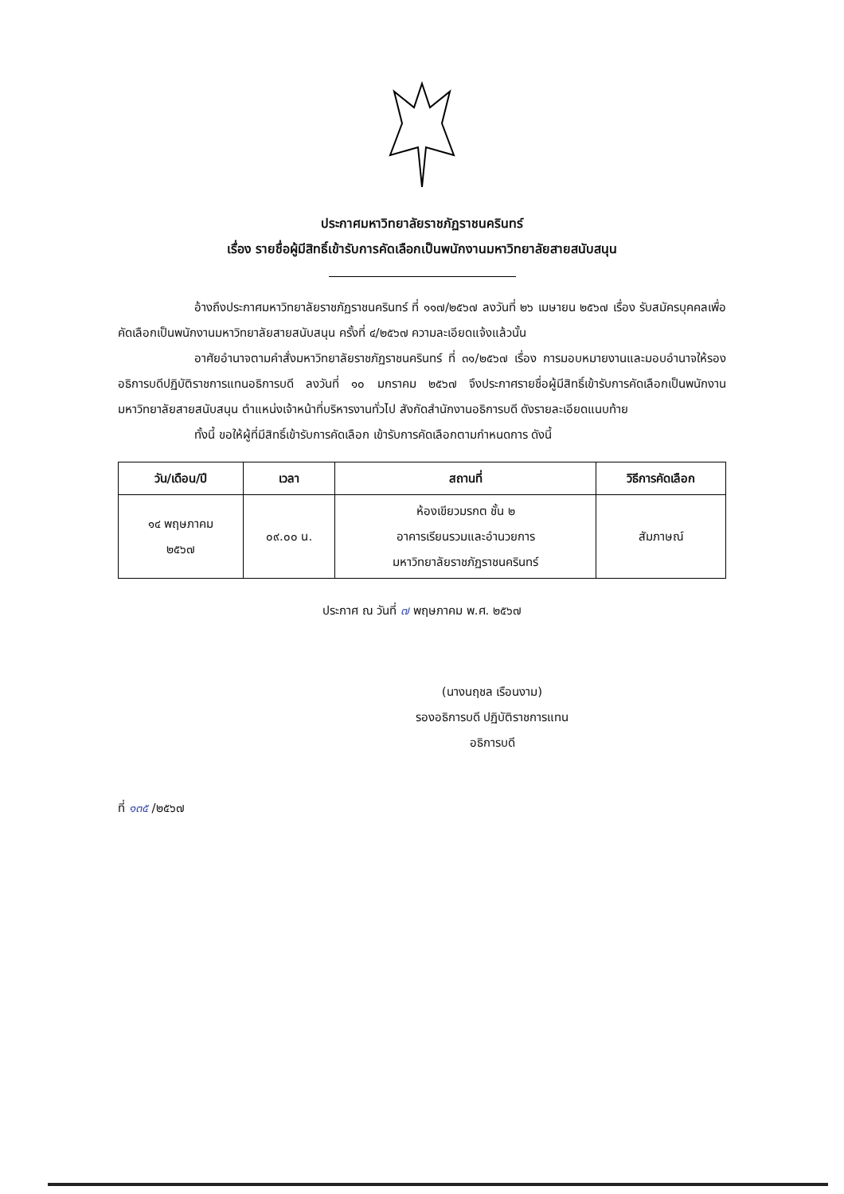ประกาศมหาวิทยาลัยราชภัฏราชนครินทร์
เรื่อง รายชื่อผู้มีสิทธิ์เข้ารับการคัดเลือกเป็นพนักงานมหาวิทยาลัยสายสนับสนุน
อ้างถึงประกาศมหาวิทยาลัยราชภัฏราชนครินทร์ ที่ ๑๑๗/๒๕๖๗ ลงวันที่ ๒๖ เมษายน ๒๕๖๗ เรื่อง รับสมัครบุคคลเพื่อคัดเลือกเป็นพนักงานมหาวิทยาลัยสายสนับสนุน ครั้งที่ ๔/๒๕๖๗ ความละเอียดแจ้งแล้วนั้น
อาศัยอำนาจตามคำสั่งมหาวิทยาลัยราชภัฏราชนครินทร์ ที่ ๓๑/๒๕๖๗ เรื่อง การมอบหมายงานและมอบอำนาจให้รองอธิการบดีปฏิบัติราชการแทนอธิการบดี ลงวันที่ ๑๐ มกราคม ๒๕๖๗ จึงประกาศรายชื่อผู้มีสิทธิ์เข้ารับการคัดเลือกเป็นพนักงานมหาวิทยาลัยสายสนับสนุน ตำแหน่งเจ้าหน้าที่บริหารงานทั่วไป สังกัดสำนักงานอธิการบดี ดังรายละเอียดแนบท้าย
ทั้งนี้ ขอให้ผู้ที่มีสิทธิ์เข้ารับการคัดเลือก เข้ารับการคัดเลือกตามกำหนดการ ดังนี้
| วัน/เดือน/ปี | เวลา | สถานที่ | วิธีการคัดเลือก |
| --- | --- | --- | --- |
| ๑๔ พฤษภาคม ๒๕๖๗ | ๐๙.๐๐ น. | ห้องเขียวมรกต ชั้น ๒ อาคารเรียนรวมและอำนวยการ มหาวิทยาลัยราชภัฏราชนครินทร์ | สัมภาษณ์ |
ประกาศ ณ วันที่ ๗ พฤษภาคม พ.ศ. ๒๕๖๗
(นางนฤชล เรือนงาม)
รองอธิการบดี ปฏิบัติราชการแทน
อธิการบดี
ที่ ๑๓๕ /๒๕๖๗